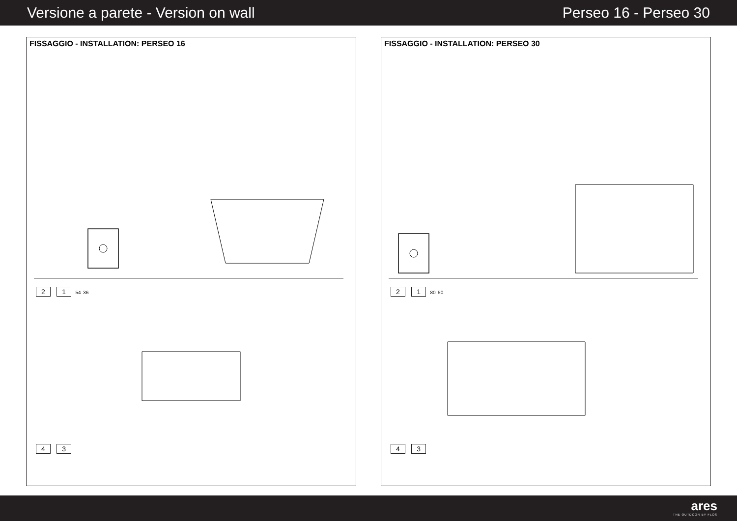Versione a parete - Version on wall Perseo 16 - Perseo 30
FISSAGGIO - INSTALLATION: PERSEO 16
2 1 54 36
4 3
FISSAGGIO - INSTALLATION: PERSEO 30
2 1 80 50
4 3
ares
THE OUTDOOR BY FLOS